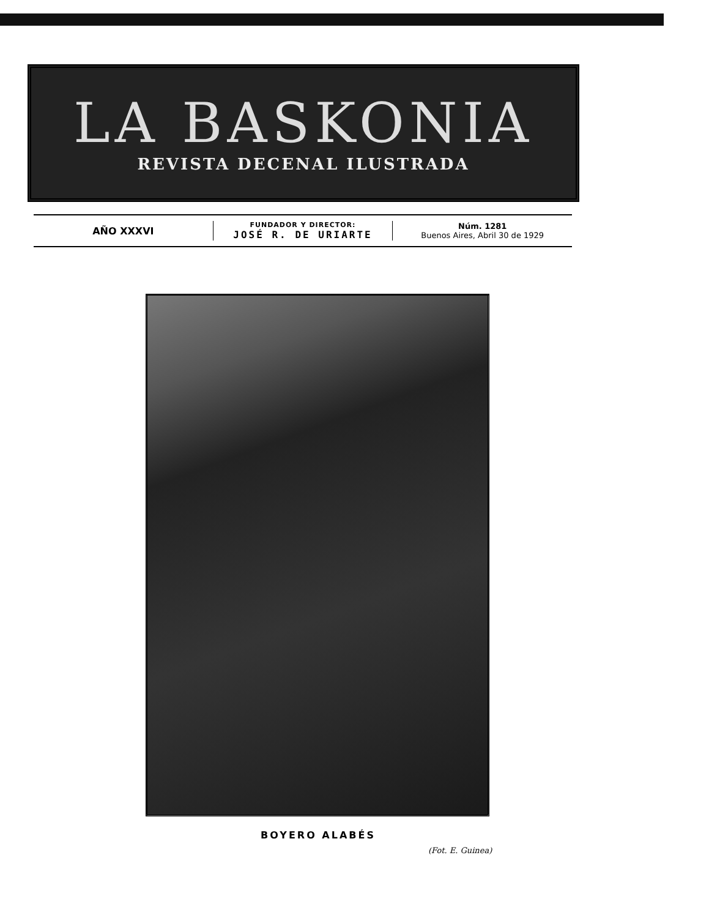LA BASKONIA
REVISTA DECENAL ILUSTRADA
AÑO XXXVI
FUNDADOR Y DIRECTOR:
JOSÉ R. DE URIARTE
Núm. 1281
Buenos Aires, Abril 30 de 1929
BOYERO ALABÉS
(Fot. E. Guinea)